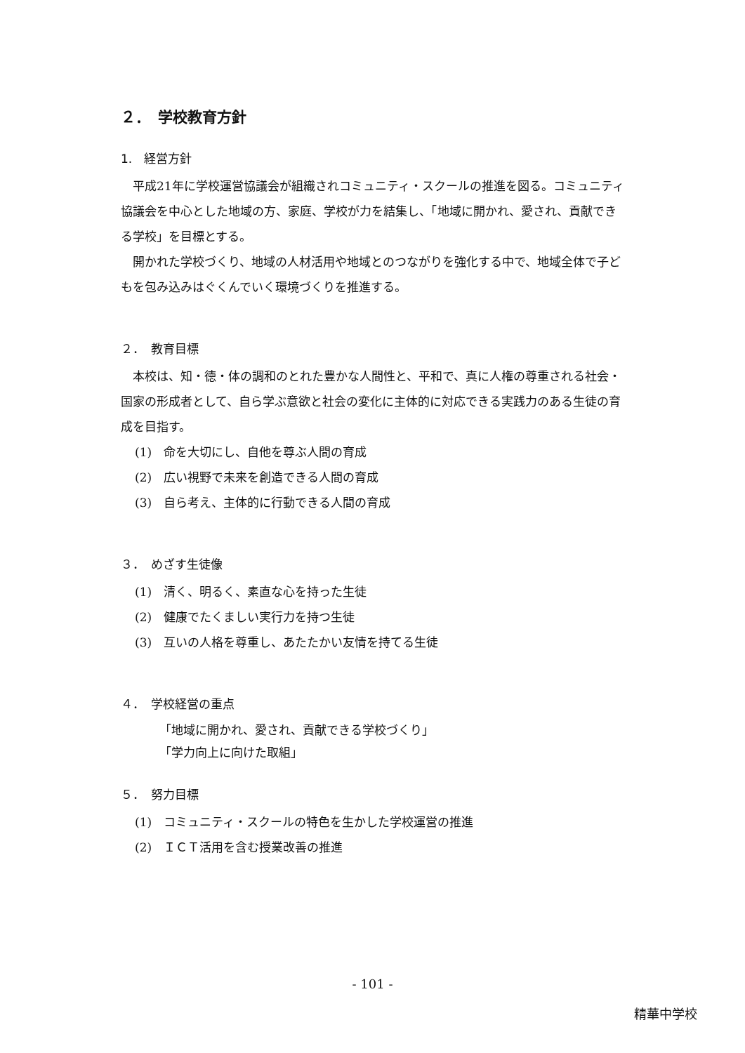２．　学校教育方針
1.　経営方針
平成21年に学校運営協議会が組織されコミュニティ・スクールの推進を図る。コミュニティ協議会を中心とした地域の方、家庭、学校が力を結集し、「地域に開かれ、愛され、貢献できる学校」を目標とする。
開かれた学校づくり、地域の人材活用や地域とのつながりを強化する中で、地域全体で子どもを包み込みはぐくんでいく環境づくりを推進する。
２．　教育目標
本校は、知・徳・体の調和のとれた豊かな人間性と、平和で、真に人権の尊重される社会・国家の形成者として、自ら学ぶ意欲と社会の変化に主体的に対応できる実践力のある生徒の育成を目指す。
(1)　命を大切にし、自他を尊ぶ人間の育成
(2)　広い視野で未来を創造できる人間の育成
(3)　自ら考え、主体的に行動できる人間の育成
３．　めざす生徒像
(1)　清く、明るく、素直な心を持った生徒
(2)　健康でたくましい実行力を持つ生徒
(3)　互いの人格を尊重し、あたたかい友情を持てる生徒
４．　学校経営の重点
「地域に開かれ、愛され、貢献できる学校づくり」
「学力向上に向けた取組」
５．　努力目標
(1)　コミュニティ・スクールの特色を生かした学校運営の推進
(2)　ＩＣＴ活用を含む授業改善の推進
- 101 -
精華中学校